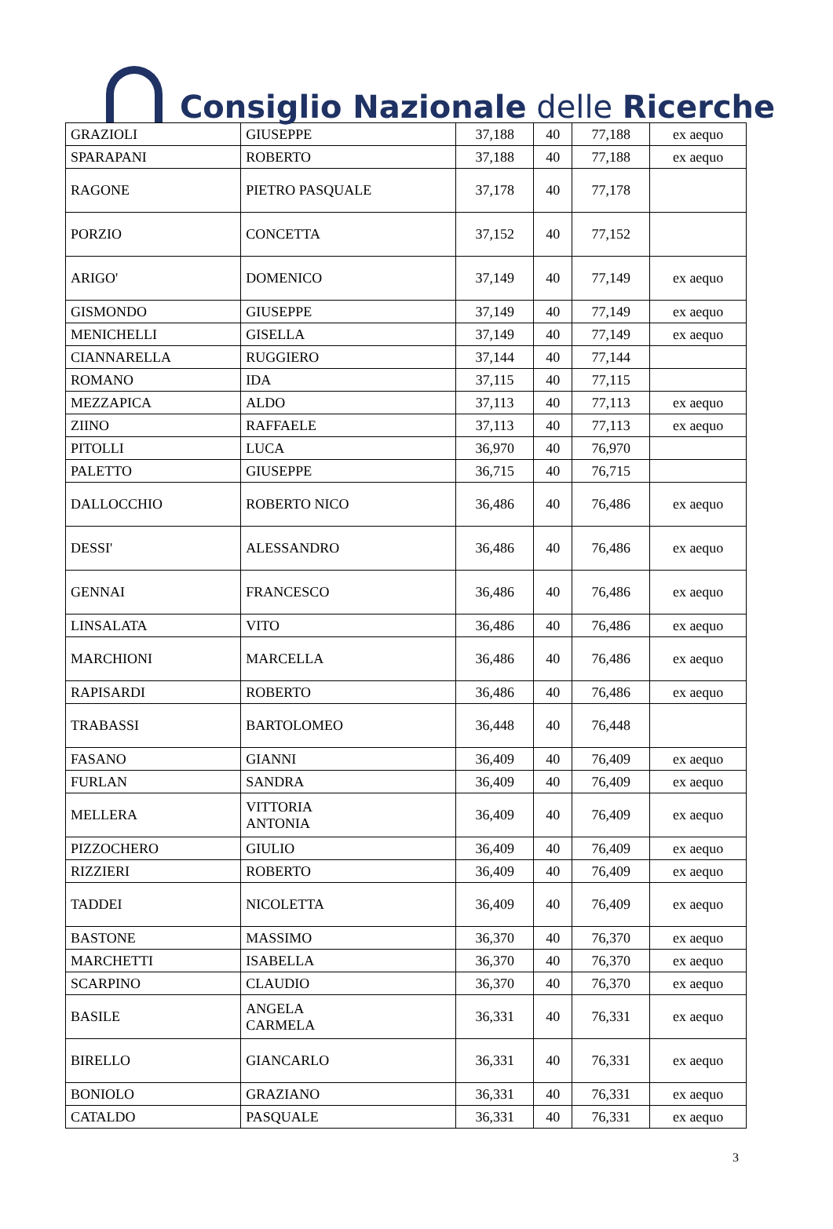Consiglio Nazionale delle Ricerche
| GRAZIOLI | GIUSEPPE | 37,188 | 40 | 77,188 | ex aequo |
| SPARAPANI | ROBERTO | 37,188 | 40 | 77,188 | ex aequo |
| RAGONE | PIETRO PASQUALE | 37,178 | 40 | 77,178 | |
| PORZIO | CONCETTA | 37,152 | 40 | 77,152 | |
| ARIGO' | DOMENICO | 37,149 | 40 | 77,149 | ex aequo |
| GISMONDO | GIUSEPPE | 37,149 | 40 | 77,149 | ex aequo |
| MENICHELLI | GISELLA | 37,149 | 40 | 77,149 | ex aequo |
| CIANNARELLA | RUGGIERO | 37,144 | 40 | 77,144 | |
| ROMANO | IDA | 37,115 | 40 | 77,115 | |
| MEZZAPICA | ALDO | 37,113 | 40 | 77,113 | ex aequo |
| ZIINO | RAFFAELE | 37,113 | 40 | 77,113 | ex aequo |
| PITOLLI | LUCA | 36,970 | 40 | 76,970 | |
| PALETTO | GIUSEPPE | 36,715 | 40 | 76,715 | |
| DALLOCCHIO | ROBERTO NICO | 36,486 | 40 | 76,486 | ex aequo |
| DESSI' | ALESSANDRO | 36,486 | 40 | 76,486 | ex aequo |
| GENNAI | FRANCESCO | 36,486 | 40 | 76,486 | ex aequo |
| LINSALATA | VITO | 36,486 | 40 | 76,486 | ex aequo |
| MARCHIONI | MARCELLA | 36,486 | 40 | 76,486 | ex aequo |
| RAPISARDI | ROBERTO | 36,486 | 40 | 76,486 | ex aequo |
| TRABASSI | BARTOLOMEO | 36,448 | 40 | 76,448 | |
| FASANO | GIANNI | 36,409 | 40 | 76,409 | ex aequo |
| FURLAN | SANDRA | 36,409 | 40 | 76,409 | ex aequo |
| MELLERA | VITTORIA ANTONIA | 36,409 | 40 | 76,409 | ex aequo |
| PIZZOCHERO | GIULIO | 36,409 | 40 | 76,409 | ex aequo |
| RIZZIERI | ROBERTO | 36,409 | 40 | 76,409 | ex aequo |
| TADDEI | NICOLETTA | 36,409 | 40 | 76,409 | ex aequo |
| BASTONE | MASSIMO | 36,370 | 40 | 76,370 | ex aequo |
| MARCHETTI | ISABELLA | 36,370 | 40 | 76,370 | ex aequo |
| SCARPINO | CLAUDIO | 36,370 | 40 | 76,370 | ex aequo |
| BASILE | ANGELA CARMELA | 36,331 | 40 | 76,331 | ex aequo |
| BIRELLO | GIANCARLO | 36,331 | 40 | 76,331 | ex aequo |
| BONIOLO | GRAZIANO | 36,331 | 40 | 76,331 | ex aequo |
| CATALDO | PASQUALE | 36,331 | 40 | 76,331 | ex aequo |
3